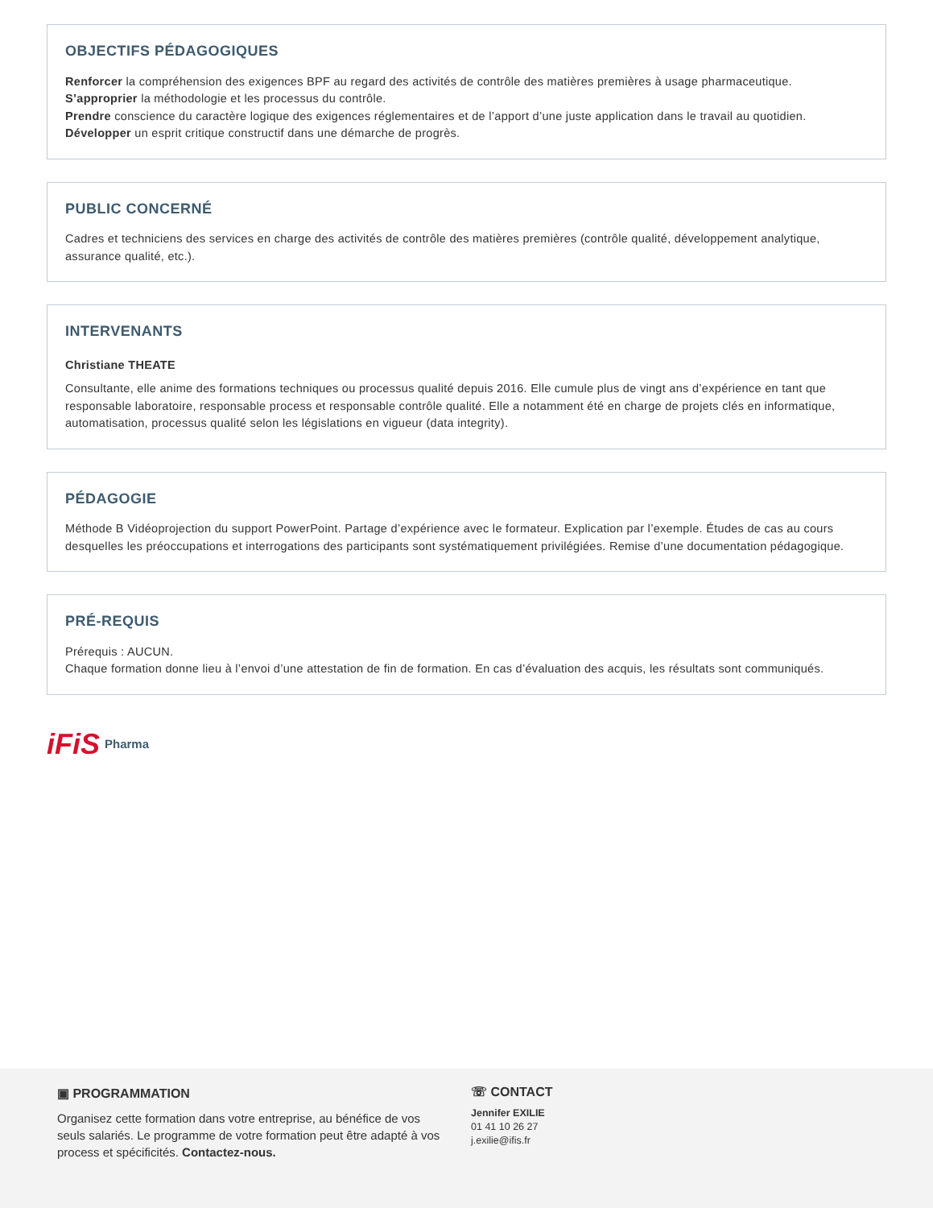OBJECTIFS PÉDAGOGIQUES
Renforcer la compréhension des exigences BPF au regard des activités de contrôle des matières premières à usage pharmaceutique.
S’approprier la méthodologie et les processus du contrôle.
Prendre conscience du caractère logique des exigences réglementaires et de l’apport d’une juste application dans le travail au quotidien.
Développer un esprit critique constructif dans une démarche de progrès.
PUBLIC CONCERNÉ
Cadres et techniciens des services en charge des activités de contrôle des matières premières (contrôle qualité, développement analytique, assurance qualité, etc.).
INTERVENANTS
Christiane THEATE
Consultante, elle anime des formations techniques ou processus qualité depuis 2016. Elle cumule plus de vingt ans d’expérience en tant que responsable laboratoire, responsable process et responsable contrôle qualité. Elle a notamment été en charge de projets clés en informatique, automatisation, processus qualité selon les législations en vigueur (data integrity).
PÉDAGOGIE
Méthode B Vidéoprojection du support PowerPoint. Partage d’expérience avec le formateur. Explication par l’exemple. Études de cas au cours desquelles les préoccupations et interrogations des participants sont systématiquement privilégiées. Remise d’une documentation pédagogique.
PRÉ-REQUIS
Prérequis : AUCUN.
Chaque formation donne lieu à l’envoi d’une attestation de fin de formation. En cas d’évaluation des acquis, les résultats sont communiqués.
iFiS Pharma
▣ PROGRAMMATION
Organisez cette formation dans votre entreprise, au bénéfice de vos seuls salariés. Le programme de votre formation peut être adapté à vos process et spécificités. Contactez-nous.
☏ CONTACT
Jennifer EXILIE
01 41 10 26 27
j.exilie@ifis.fr